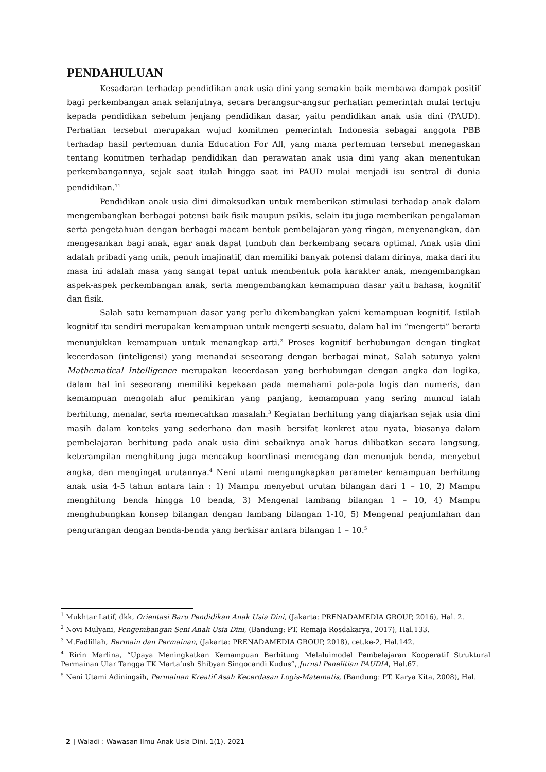PENDAHULUAN
Kesadaran terhadap pendidikan anak usia dini yang semakin baik membawa dampak positif bagi perkembangan anak selanjutnya, secara berangsur-angsur perhatian pemerintah mulai tertuju kepada pendidikan sebelum jenjang pendidikan dasar, yaitu pendidikan anak usia dini (PAUD). Perhatian tersebut merupakan wujud komitmen pemerintah Indonesia sebagai anggota PBB terhadap hasil pertemuan dunia Education For All, yang mana pertemuan tersebut menegaskan tentang komitmen terhadap pendidikan dan perawatan anak usia dini yang akan menentukan perkembangannya, sejak saat itulah hingga saat ini PAUD mulai menjadi isu sentral di dunia pendidikan.<sup>11</sup>
Pendidikan anak usia dini dimaksudkan untuk memberikan stimulasi terhadap anak dalam mengembangkan berbagai potensi baik fisik maupun psikis, selain itu juga memberikan pengalaman serta pengetahuan dengan berbagai macam bentuk pembelajaran yang ringan, menyenangkan, dan mengesankan bagi anak, agar anak dapat tumbuh dan berkembang secara optimal. Anak usia dini adalah pribadi yang unik, penuh imajinatif, dan memiliki banyak potensi dalam dirinya, maka dari itu masa ini adalah masa yang sangat tepat untuk membentuk pola karakter anak, mengembangkan aspek-aspek perkembangan anak, serta mengembangkan kemampuan dasar yaitu bahasa, kognitif dan fisik.
Salah satu kemampuan dasar yang perlu dikembangkan yakni kemampuan kognitif. Istilah kognitif itu sendiri merupakan kemampuan untuk mengerti sesuatu, dalam hal ini “mengerti” berarti menunjukkan kemampuan untuk menangkap arti.<sup>2</sup> Proses kognitif berhubungan dengan tingkat kecerdasan (inteligensi) yang menandai seseorang dengan berbagai minat, Salah satunya yakni Mathematical Intelligence merupakan kecerdasan yang berhubungan dengan angka dan logika, dalam hal ini seseorang memiliki kepekaan pada memahami pola-pola logis dan numeris, dan kemampuan mengolah alur pemikiran yang panjang, kemampuan yang sering muncul ialah berhitung, menalar, serta memecahkan masalah.<sup>3</sup> Kegiatan berhitung yang diajarkan sejak usia dini masih dalam konteks yang sederhana dan masih bersifat konkret atau nyata, biasanya dalam pembelajaran berhitung pada anak usia dini sebaiknya anak harus dilibatkan secara langsung, keterampilan menghitung juga mencakup koordinasi memegang dan menunjuk benda, menyebut angka, dan mengingat urutannya.<sup>4</sup> Neni utami mengungkapkan parameter kemampuan berhitung anak usia 4-5 tahun antara lain : 1) Mampu menyebut urutan bilangan dari 1 – 10, 2) Mampu menghitung benda hingga 10 benda, 3) Mengenal lambang bilangan 1 – 10, 4) Mampu menghubungkan konsep bilangan dengan lambang bilangan 1-10, 5) Mengenal penjumlahan dan pengurangan dengan benda-benda yang berkisar antara bilangan 1 – 10.<sup>5</sup>
<sup>1</sup> Mukhtar Latif, dkk, Orientasi Baru Pendidikan Anak Usia Dini, (Jakarta: PRENADAMEDIA GROUP, 2016), Hal. 2.
<sup>2</sup> Novi Mulyani, Pengembangan Seni Anak Usia Dini, (Bandung: PT. Remaja Rosdakarya, 2017), Hal.133.
<sup>3</sup> M.Fadlillah, Bermain dan Permainan, (Jakarta: PRENADAMEDIA GROUP, 2018), cet.ke-2, Hal.142.
<sup>4</sup> Ririn Marlina, “Upaya Meningkatkan Kemampuan Berhitung Melaluimodel Pembelajaran Kooperatif Struktural Permainan Ular Tangga TK Marta’ush Shibyan Singocandi Kudus”, Jurnal Penelitian PAUDIA, Hal.67.
<sup>5</sup> Neni Utami Adiningsih, Permainan Kreatif Asah Kecerdasan Logis-Matematis, (Bandung: PT. Karya Kita, 2008), Hal.
2 | Waladi : Wawasan Ilmu Anak Usia Dini, 1(1), 2021